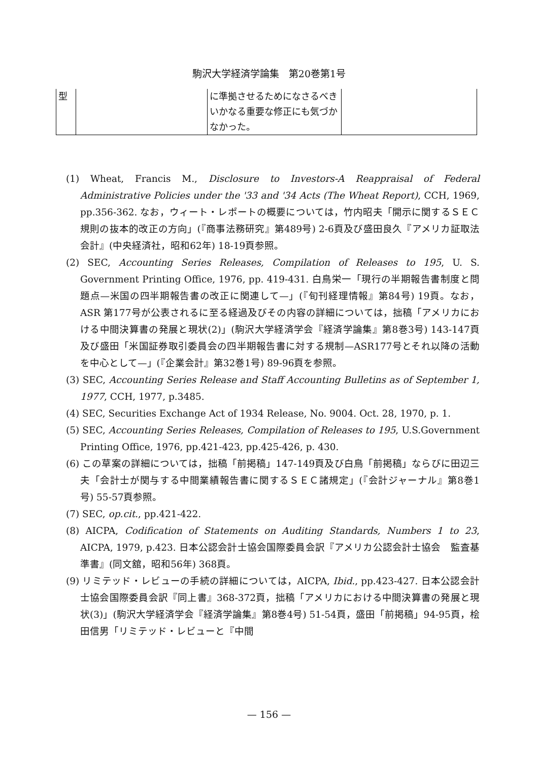駒沢大学経済学論集　第20巻第1号
| 型 | | に準拠させるためになさるべきいかなる重要な修正にも気づかなかった。 | |
(1) Wheat, Francis M., Disclosure to Investors-A Reappraisal of Federal Administrative Policies under the '33 and '34 Acts (The Wheat Report), CCH, 1969, pp.356-362. なお，ウィート・レポートの概要については，竹内昭夫「開示に関するＳＥＣ規則の抜本的改正の方向」(『商事法務研究』第489号) 2-6頁及び盛田良久『アメリカ証取法会計』(中央経済社，昭和62年) 18-19頁参照。
(2) SEC, Accounting Series Releases, Compilation of Releases to 195, U. S. Government Printing Office, 1976, pp. 419-431. 白鳥栄一「現行の半期報告書制度と問題点—米国の四半期報告書の改正に関連して—」(『旬刊経理情報』第84号) 19頁。なお，ASR 第177号が公表されるに至る経過及びその内容の詳細については，拙稿「アメリカにおける中間決算書の発展と現状(2)」(駒沢大学経済学会『経済学論集』第8巻3号) 143-147頁及び盛田「米国証券取引委員会の四半期報告書に対する規制—ASR177号とそれ以降の活動を中心として—」(『企業会計』第32巻1号) 89-96頁を参照。
(3) SEC, Accounting Series Release and Staff Accounting Bulletins as of September 1, 1977, CCH, 1977, p.3485.
(4) SEC, Securities Exchange Act of 1934 Release, No. 9004. Oct. 28, 1970, p. 1.
(5) SEC, Accounting Series Releases, Compilation of Releases to 195, U.S.Government Printing Office, 1976, pp.421-423, pp.425-426, p. 430.
(6) この草案の詳細については，拙稿「前掲稿」147-149頁及び白鳥「前掲稿」ならびに田辺三夫「会計士が関与する中間業績報告書に関するＳＥＣ諸規定」(『会計ジャーナル』第8巻1号) 55-57頁参照。
(7) SEC, op.cit., pp.421-422.
(8) AICPA, Codification of Statements on Auditing Standards, Numbers 1 to 23, AICPA, 1979, p.423. 日本公認会計士協会国際委員会訳『アメリカ公認会計士協会　監査基準書』(同文舘，昭和56年) 368頁。
(9) リミテッド・レビューの手続の詳細については，AICPA, Ibid., pp.423-427. 日本公認会計士協会国際委員会訳『同上書』368-372頁，拙稿「アメリカにおける中間決算書の発展と現状(3)」(駒沢大学経済学会『経済学論集』第8巻4号) 51-54頁，盛田「前掲稿」94-95頁，桧田信男「リミテッド・レビューと『中間
— 156 —